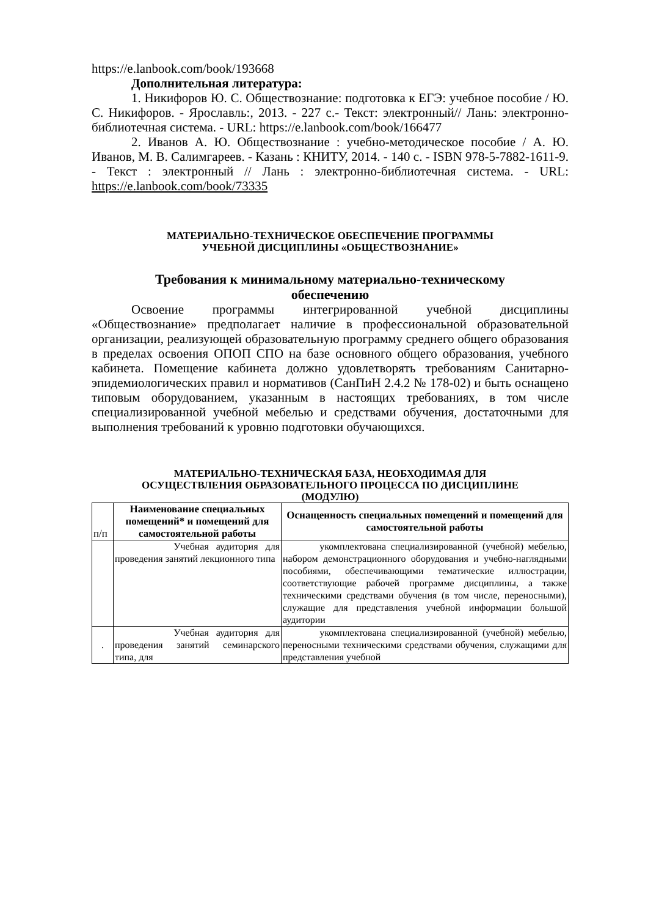https://e.lanbook.com/book/193668
Дополнительная литература:
1. Никифоров Ю. С. Обществознание: подготовка к ЕГЭ: учебное пособие / Ю. С. Никифоров. - Ярославль:, 2013. - 227 с.- Текст: электронный// Лань: электронно-библиотечная система. - URL: https://e.lanbook.com/book/166477
2. Иванов А. Ю. Обществознание : учебно-методическое пособие / А. Ю. Иванов, М. В. Салимгареев. - Казань : КНИТУ, 2014. - 140 с. - ISBN 978-5-7882-1611-9. - Текст : электронный // Лань : электронно-библиотечная система. - URL: https://e.lanbook.com/book/73335
МАТЕРИАЛЬНО-ТЕХНИЧЕСКОЕ ОБЕСПЕЧЕНИЕ ПРОГРАММЫ
УЧЕБНОЙ ДИСЦИПЛИНЫ «ОБЩЕСТВОЗНАНИЕ»
Требования к минимальному материально-техническому
обеспечению
Освоение программы интегрированной учебной дисциплины «Обществознание» предполагает наличие в профессиональной образовательной организации, реализующей образовательную программу среднего общего образования в пределах освоения ОПОП СПО на базе основного общего образования, учебного кабинета. Помещение кабинета должно удовлетворять требованиям Санитарно-эпидемиологических правил и нормативов (СанПиН 2.4.2 № 178-02) и быть оснащено типовым оборудованием, указанным в настоящих требованиях, в том числе специализированной учебной мебелью и средствами обучения, достаточными для выполнения требований к уровню подготовки обучающихся.
МАТЕРИАЛЬНО-ТЕХНИЧЕСКАЯ БАЗА, НЕОБХОДИМАЯ ДЛЯ
ОСУЩЕСТВЛЕНИЯ ОБРАЗОВАТЕЛЬНОГО ПРОЦЕССА ПО ДИСЦИПЛИНЕ
(МОДУЛЮ)
| п/п | Наименование специальных помещений* и помещений для самостоятельной работы | Оснащенность специальных помещений и помещений для самостоятельной работы |
| --- | --- | --- |
| | Учебная аудитория для проведения занятий лекционного типа | укомплектована специализированной (учебной) мебелью, набором демонстрационного оборудования и учебно-наглядными пособиями, обеспечивающими тематические иллюстрации, соответствующие рабочей программе дисциплины, а также техническими средствами обучения (в том числе, переносными), служащие для представления учебной информации большой аудитории |
| . | Учебная аудитория для проведения занятий семинарского типа, для | укомплектована специализированной (учебной) мебелью, переносными техническими средствами обучения, служащими для представления учебной |